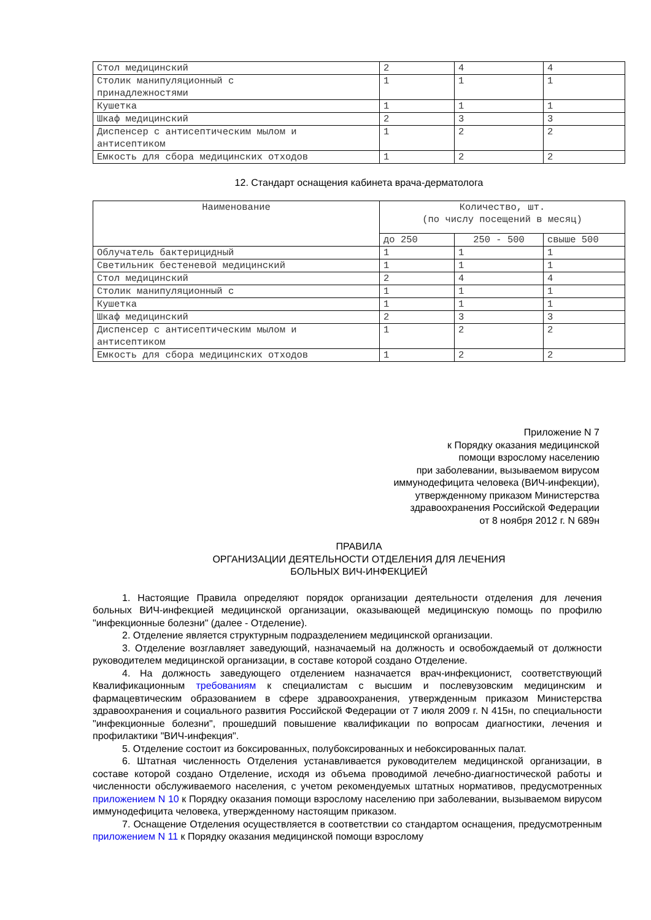| Стол медицинский | 2 | 4 | 4 |
| Столик манипуляционный с принадлежностями | 1 | 1 | 1 |
| Кушетка | 1 | 1 | 1 |
| Шкаф медицинский | 2 | 3 | 3 |
| Диспенсер с антисептическим мылом и антисептиком | 1 | 2 | 2 |
| Емкость для сбора медицинских отходов | 1 | 2 | 2 |
12. Стандарт оснащения кабинета врача-дерматолога
| Наименование | Количество, шт. (по числу посещений в месяц) | | |
| --- | --- | --- | --- |
| | до 250 | 250 - 500 | свыше 500 |
| Облучатель бактерицидный | 1 | 1 | 1 |
| Светильник бестеневой медицинский | 1 | 1 | 1 |
| Стол медицинский | 2 | 4 | 4 |
| Столик манипуляционный с | 1 | 1 | 1 |
| Кушетка | 1 | 1 | 1 |
| Шкаф медицинский | 2 | 3 | 3 |
| Диспенсер с антисептическим мылом и антисептиком | 1 | 2 | 2 |
| Емкость для сбора медицинских отходов | 1 | 2 | 2 |
Приложение N 7
к Порядку оказания медицинской
помощи взрослому населению
при заболевании, вызываемом вирусом
иммунодефицита человека (ВИЧ-инфекции),
утвержденному приказом Министерства
здравоохранения Российской Федерации
от 8 ноября 2012 г. N 689н
ПРАВИЛА
ОРГАНИЗАЦИИ ДЕЯТЕЛЬНОСТИ ОТДЕЛЕНИЯ ДЛЯ ЛЕЧЕНИЯ
БОЛЬНЫХ ВИЧ-ИНФЕКЦИЕЙ
1. Настоящие Правила определяют порядок организации деятельности отделения для лечения больных ВИЧ-инфекцией медицинской организации, оказывающей медицинскую помощь по профилю "инфекционные болезни" (далее - Отделение).
2. Отделение является структурным подразделением медицинской организации.
3. Отделение возглавляет заведующий, назначаемый на должность и освобождаемый от должности руководителем медицинской организации, в составе которой создано Отделение.
4. На должность заведующего отделением назначается врач-инфекционист, соответствующий Квалификационным требованиям к специалистам с высшим и послевузовским медицинским и фармацевтическим образованием в сфере здравоохранения, утвержденным приказом Министерства здравоохранения и социального развития Российской Федерации от 7 июля 2009 г. N 415н, по специальности "инфекционные болезни", прошедший повышение квалификации по вопросам диагностики, лечения и профилактики "ВИЧ-инфекция".
5. Отделение состоит из боксированных, полубоксированных и небоксированных палат.
6. Штатная численность Отделения устанавливается руководителем медицинской организации, в составе которой создано Отделение, исходя из объема проводимой лечебно-диагностической работы и численности обслуживаемого населения, с учетом рекомендуемых штатных нормативов, предусмотренных приложением N 10 к Порядку оказания помощи взрослому населению при заболевании, вызываемом вирусом иммунодефицита человека, утвержденному настоящим приказом.
7. Оснащение Отделения осуществляется в соответствии со стандартом оснащения, предусмотренным приложением N 11 к Порядку оказания медицинской помощи взрослому